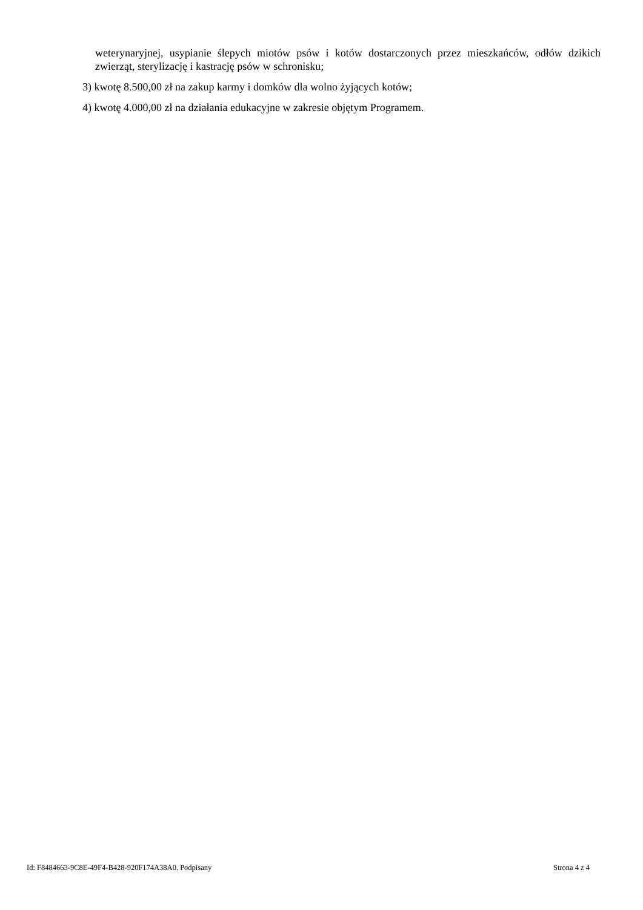weterynaryjnej, usypianie ślepych miotów psów i kotów dostarczonych przez mieszkańców, odłów dzikich zwierząt, sterylizację i kastrację psów w schronisku;
3) kwotę 8.500,00 zł na zakup karmy i domków dla wolno żyjących kotów;
4) kwotę 4.000,00 zł na działania edukacyjne w zakresie objętym Programem.
Id: F8484663-9C8E-49F4-B428-920F174A38A0. Podpisany Strona 4 z 4